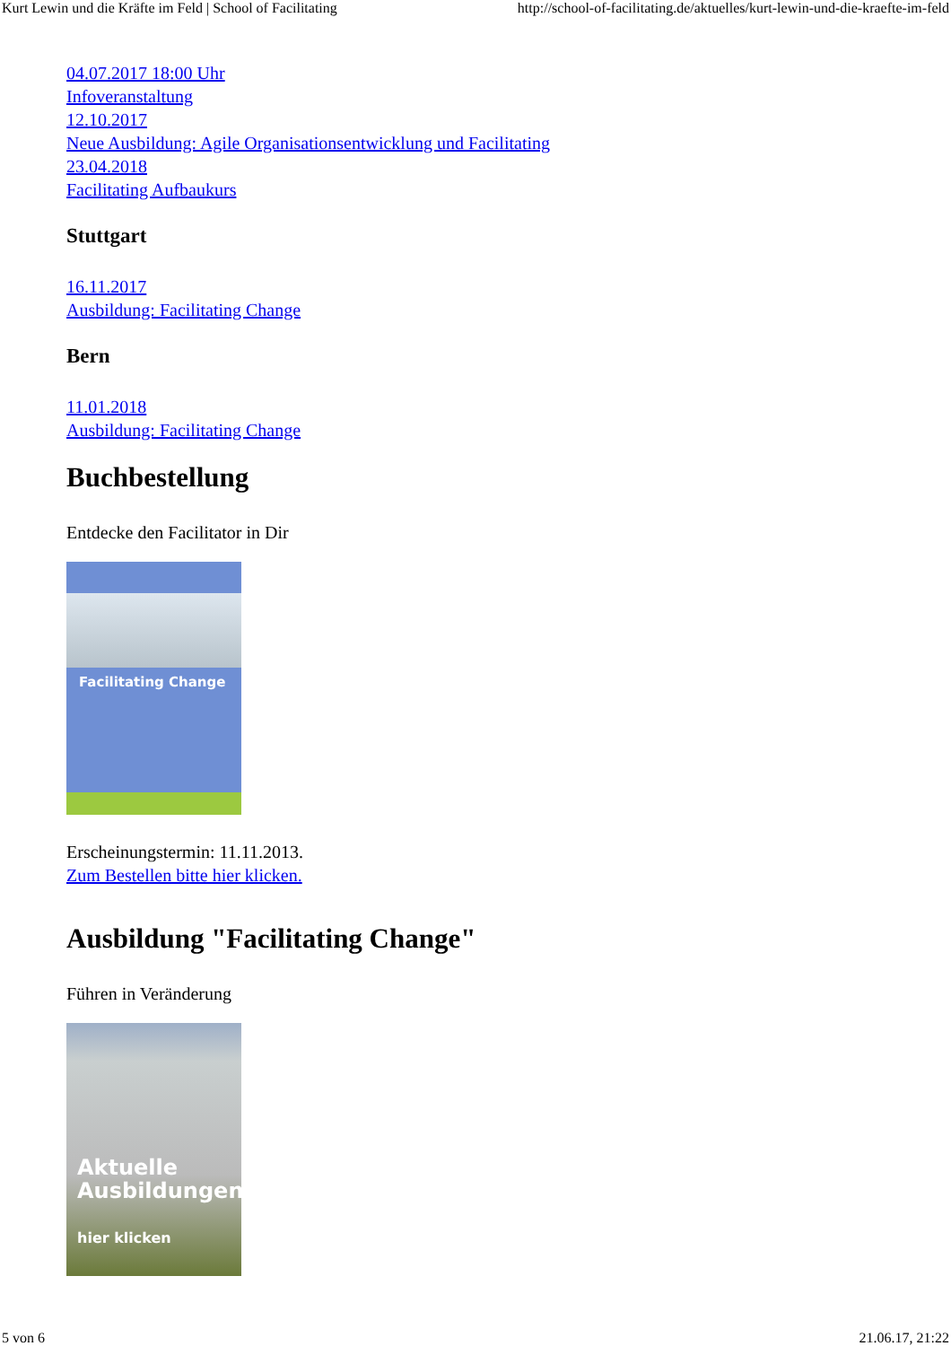Kurt Lewin und die Kräfte im Feld | School of Facilitating http://school-of-facilitating.de/aktuelles/kurt-lewin-und-die-kraefte-im-feld
04.07.2017 18:00 Uhr
Infoveranstaltung
12.10.2017
Neue Ausbildung: Agile Organisationsentwicklung und Facilitating
23.04.2018
Facilitating Aufbaukurs
Stuttgart
16.11.2017
Ausbildung: Facilitating Change
Bern
11.01.2018
Ausbildung: Facilitating Change
Buchbestellung
Entdecke den Facilitator in Dir
Facilitating Change
Erscheinungstermin: 11.11.2013.
Zum Bestellen bitte hier klicken.
Ausbildung "Facilitating Change"
Führen in Veränderung
Aktuelle
Ausbildungen
hier klicken
5 von 6 21.06.17, 21:22